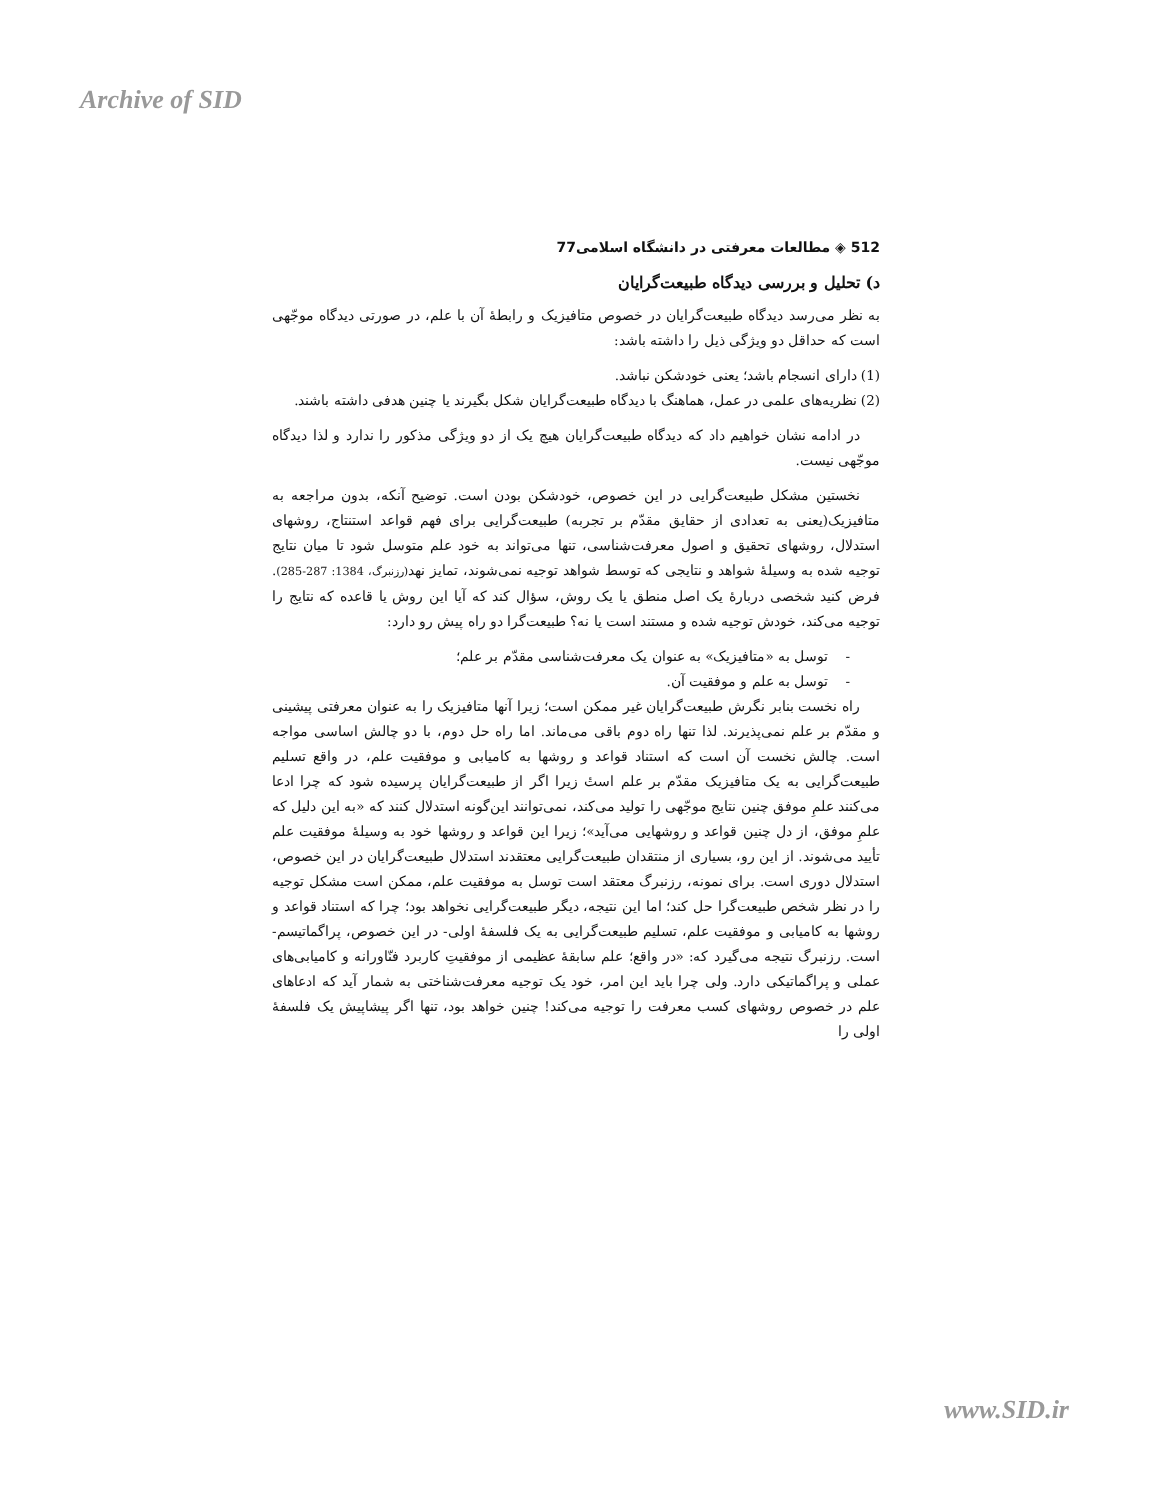Archive of SID
512 ◈ مطالعات معرفتی در دانشگاه اسلامی77
د) تحلیل و بررسی دیدگاه طبیعت‌گرایان
به نظر می‌رسد دیدگاه طبیعت‌گرایان در خصوص متافیزیک و رابطهٔ آن با علم، در صورتی دیدگاه موجّهی است که حداقل دو ویژگی ذیل را داشته باشد:
(1) دارای انسجام باشد؛ یعنی خودشکن نباشد.
(2) نظریه‌های علمی در عمل، هماهنگ با دیدگاه طبیعت‌گرایان شکل بگیرند یا چنین هدفی داشته باشند.
در ادامه نشان خواهیم داد که دیدگاه طبیعت‌گرایان هیچ یک از دو ویژگی مذکور را ندارد و لذا دیدگاه موجّهی نیست.
نخستین مشکل طبیعت‌گرایی در این خصوص، خودشکن بودن است. توضیح آنکه، بدون مراجعه به متافیزیک(یعنی به تعدادی از حقایق مقدّم بر تجربه) طبیعت‌گرایی برای فهم قواعد استنتاج، روشهای استدلال، روشهای تحقیق و اصول معرفت‌شناسی، تنها می‌تواند به خود علم متوسل شود تا میان نتایج توجیه شده به وسیلهٔ شواهد و نتایجی که توسط شواهد توجیه نمی‌شوند، تمایز نهد(رزنبرگ، 1384: 287-285). فرض کنید شخصی دربارهٔ یک اصل منطق یا یک روش، سؤال کند که آیا این روش یا قاعده که نتایج را توجیه می‌کند، خودش توجیه شده و مستند است یا نه؟ طبیعت‌گرا دو راه پیش رو دارد:
- توسل به «متافیزیک» به عنوان یک معرفت‌شناسی مقدّم بر علم؛
- توسل به علم و موفقیت آن.
راه نخست بنابر نگرش طبیعت‌گرایان غیر ممکن است؛ زیرا آنها متافیزیک را به عنوان معرفتی پیشینی و مقدّم بر علم نمی‌پذیرند. لذا تنها راه دوم باقی می‌ماند. اما راه حل دوم، با دو چالش اساسی مواجه است. چالش نخست آن است که استناد قواعد و روشها به کامیابی و موفقیت علم، در واقع تسلیم طبیعت‌گرایی به یک متافیزیک مقدّم بر علم استٔ زیرا اگر از طبیعت‌گرایان پرسیده شود که چرا ادعا می‌کنند علمِ موفق چنین نتایج موجّهی را تولید می‌کند، نمی‌توانند این‌گونه استدلال کنند که «به این دلیل که علمِ موفق، از دل چنین قواعد و روشهایی می‌آید»؛ زیرا این قواعد و روشها خود به وسیلهٔ موفقیت علم تأیید می‌شوند. از این رو، بسیاری از منتقدان طبیعت‌گرایی معتقدند استدلال طبیعت‌گرایان در این خصوص، استدلال دوری است. برای نمونه، رزنبرگ معتقد است توسل به موفقیت علم، ممکن است مشکل توجیه را در نظر شخص طبیعت‌گرا حل کند؛ اما این نتیجه، دیگر طبیعت‌گرایی نخواهد بود؛ چرا که استناد قواعد و روشها به کامیابی و موفقیت علم، تسلیم طبیعت‌گرایی به یک فلسفهٔ اولی- در این خصوص، پراگماتیسم- است. رزنبرگ نتیجه می‌گیرد که: «در واقع؛ علم سابقهٔ عظیمی از موفقیتِ کاربرد فنّاورانه و کامیابی‌های عملی و پراگماتیکی دارد. ولی چرا باید این امر، خود یک توجیه معرفت‌شناختی به شمار آید که ادعاهای علم در خصوص روشهای کسب معرفت را توجیه می‌کند! چنین خواهد بود، تنها اگر پیشاپیش یک فلسفهٔ اولی را
www.SID.ir